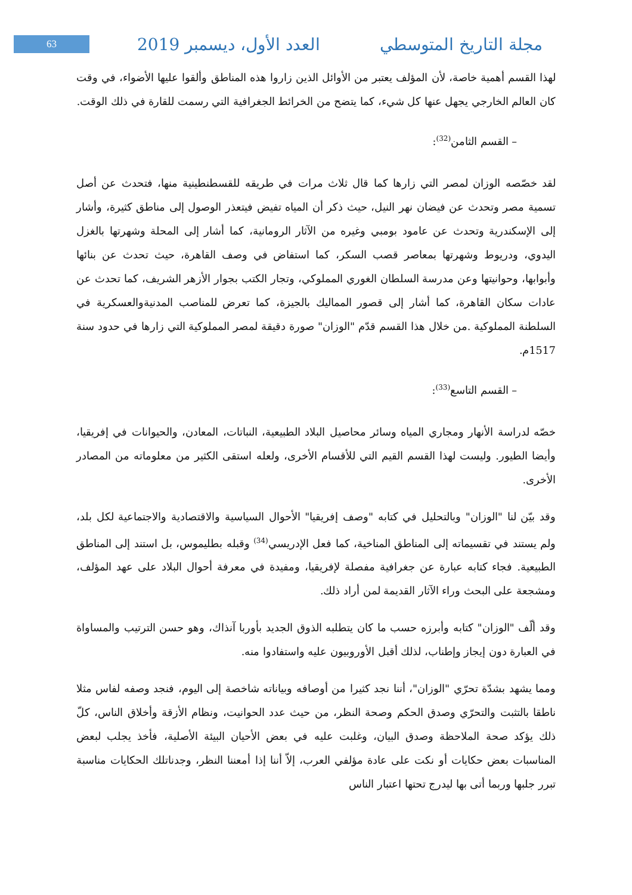63 مجلة التاريخ المتوسطي العدد الأول، ديسمبر 2019
لهذا القسم أهمية خاصة، لأن المؤلف يعتبر من الأوائل الذين زاروا هذه المناطق وألقوا عليها الأضواء، في وقت كان العالم الخارجي يجهل عنها كل شيء، كما يتضح من الخرائط الجغرافية التي رسمت للقارة في ذلك الوقت.
– القسم الثامن<sup>(32)</sup>:
لقد خصّصه الوزان لمصر التي زارها كما قال ثلاث مرات في طريقه للقسطنطينية منها، فتحدث عن أصل تسمية مصر وتحدث عن فيضان نهر النيل، حيث ذكر أن المياه تفيض فيتعذر الوصول إلى مناطق كثيرة، وأشار إلى الإسكندرية وتحدث عن عامود بومبي وغيره من الآثار الرومانية، كما أشار إلى المحلة وشهرتها بالغزل اليدوي، ودريوط وشهرتها بمعاصر قصب السكر، كما استفاض في وصف القاهرة، حيث تحدث عن بنائها وأبوابها، وحوانيتها وعن مدرسة السلطان الغوري المملوكي، وتجار الكتب بجوار الأزهر الشريف، كما تحدث عن عادات سكان القاهرة، كما أشار إلى قصور المماليك بالجيزة، كما تعرض للمناصب المدنيةوالعسكرية في السلطنة المملوكية .من خلال هذا القسم قدّم "الوزان" صورة دقيقة لمصر المملوكية التي زارها في حدود سنة 1517م.
– القسم التاسع<sup>(33)</sup>:
خصّه لدراسة الأنهار ومجاري المياه وسائر محاصيل البلاد الطبيعية، النباتات، المعادن، والحيوانات في إفريقيا، وأيضا الطيور. وليست لهذا القسم القيم التي للأقسام الأخرى، ولعله استقى الكثير من معلوماته من المصادر الأخرى.
وقد بيّن لنا "الوزان" وبالتحليل في كتابه "وصف إفريقيا" الأحوال السياسية والاقتصادية والاجتماعية لكل بلد، ولم يستند في تقسيماته إلى المناطق المناخية، كما فعل الإدريسي<sup>(34)</sup> وقبله بطليموس، بل استند إلى المناطق الطبيعية. فجاء كتابه عبارة عن جغرافية مفصلة لإفريقيا، ومفيدة في معرفة أحوال البلاد على عهد المؤلف، ومشجعة على البحث وراء الآثار القديمة لمن أراد ذلك.
وقد ألّف "الوزان" كتابه وأبرزه حسب ما كان يتطلبه الذوق الجديد بأوربا آنذاك، وهو حسن الترتيب والمساواة في العبارة دون إيجاز وإطناب، لذلك أقبل الأوروبيون عليه واستفادوا منه.
ومما يشهد بشدّة تحرّي "الوزان"، أننا نجد كثيرا من أوصافه وبياناته شاخصة إلى اليوم، فنجد وصفه لفاس مثلا ناطقا بالتثبت والتحرّي وصدق الحكم وصحة النظر، من حيث عدد الحوانيت، ونظام الأزقة وأخلاق الناس، كلّ ذلك يؤكد صحة الملاحظة وصدق البيان، وغلبت عليه في بعض الأحيان البيئة الأصلية، فأخذ يجلب لبعض المناسبات بعض حكايات أو نكت على عادة مؤلفي العرب، إلاّ أننا إذا أمعننا النظر، وجدناتلك الحكايات مناسبة تبرر جلبها وربما أتى بها ليدرج تحتها اعتبار الناس